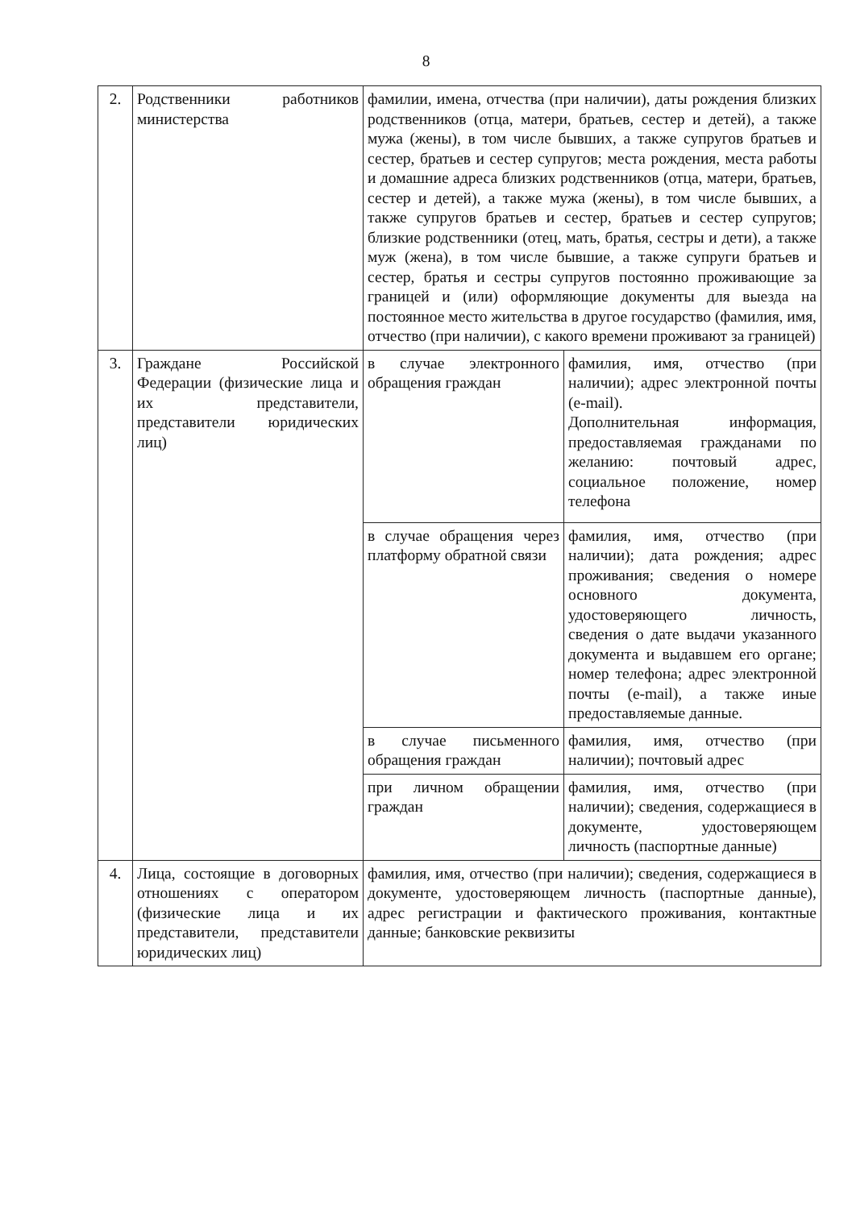8
| 2. | Родственники работников министерства | фамилии, имена, отчества (при наличии), даты рождения близких родственников (отца, матери, братьев, сестер и детей), а также мужа (жены), в том числе бывших, а также супругов братьев и сестер, братьев и сестер супругов; места рождения, места работы и домашние адреса близких родственников (отца, матери, братьев, сестер и детей), а также мужа (жены), в том числе бывших, а также супругов братьев и сестер, братьев и сестер супругов; близкие родственники (отец, мать, братья, сестры и дети), а также муж (жена), в том числе бывшие, а также супруги братьев и сестер, братья и сестры супругов постоянно проживающие за границей и (или) оформляющие документы для выезда на постоянное место жительства в другое государство (фамилия, имя, отчество (при наличии), с какого времени проживают за границей) | |
| 3. | Граждане Российской Федерации (физические лица и их представители, представители юридических лиц) | в случае электронного обращения граждан | фамилия, имя, отчество (при наличии); адрес электронной почты (e-mail). Дополнительная информация, предоставляемая гражданами по желанию: почтовый адрес, социальное положение, номер телефона |
| | | в случае обращения через платформу обратной связи | фамилия, имя, отчество (при наличии); дата рождения; адрес проживания; сведения о номере основного документа, удостоверяющего личность, сведения о дате выдачи указанного документа и выдавшем его органе; номер телефона; адрес электронной почты (e-mail), а также иные предоставляемые данные. |
| | | в случае письменного обращения граждан | фамилия, имя, отчество (при наличии); почтовый адрес |
| | | при личном обращении граждан | фамилия, имя, отчество (при наличии); сведения, содержащиеся в документе, удостоверяющем личность (паспортные данные) |
| 4. | Лица, состоящие в договорных отношениях с оператором (физические лица и их представители, представители юридических лиц) | фамилия, имя, отчество (при наличии); сведения, содержащиеся в документе, удостоверяющем личность (паспортные данные), адрес регистрации и фактического проживания, контактные данные; банковские реквизиты | |